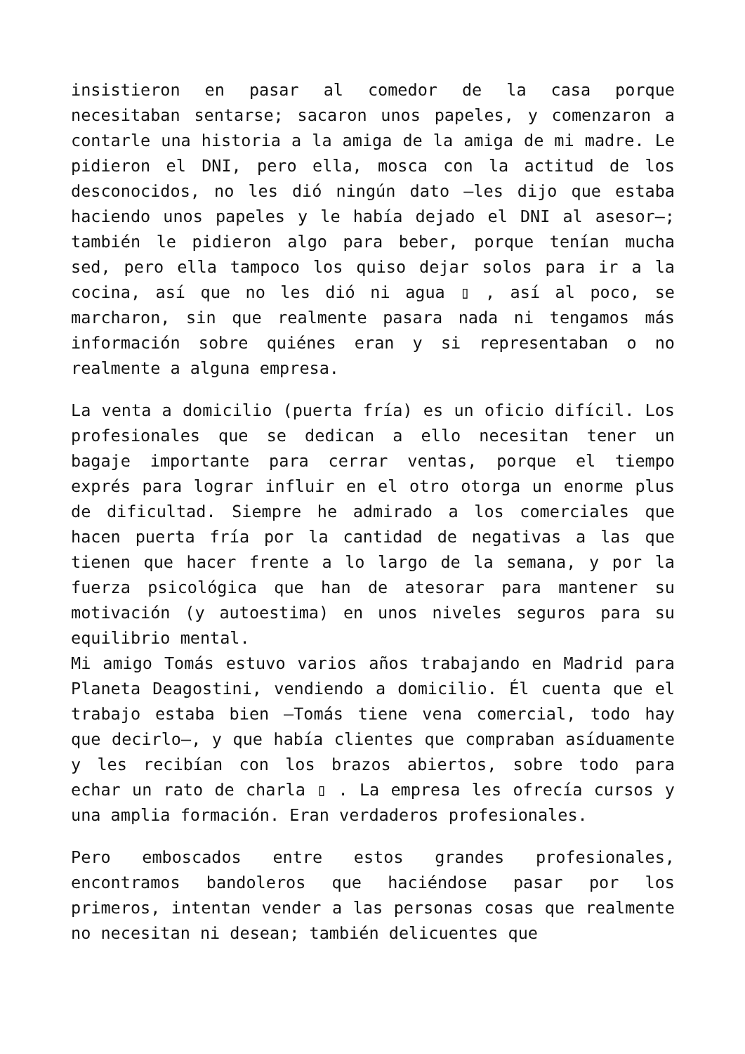insistieron en pasar al comedor de la casa porque necesitaban sentarse; sacaron unos papeles, y comenzaron a contarle una historia a la amiga de la amiga de mi madre. Le pidieron el DNI, pero ella, mosca con la actitud de los desconocidos, no les dió ningún dato –les dijo que estaba haciendo unos papeles y le había dejado el DNI al asesor–; también le pidieron algo para beber, porque tenían mucha sed, pero ella tampoco los quiso dejar solos para ir a la cocina, así que no les dió ni agua ▯ , así al poco, se marcharon, sin que realmente pasara nada ni tengamos más información sobre quiénes eran y si representaban o no realmente a alguna empresa.
La venta a domicilio (puerta fría) es un oficio difícil. Los profesionales que se dedican a ello necesitan tener un bagaje importante para cerrar ventas, porque el tiempo exprés para lograr influir en el otro otorga un enorme plus de dificultad. Siempre he admirado a los comerciales que hacen puerta fría por la cantidad de negativas a las que tienen que hacer frente a lo largo de la semana, y por la fuerza psicológica que han de atesorar para mantener su motivación (y autoestima) en unos niveles seguros para su equilibrio mental.
Mi amigo Tomás estuvo varios años trabajando en Madrid para Planeta Deagostini, vendiendo a domicilio. Él cuenta que el trabajo estaba bien –Tomás tiene vena comercial, todo hay que decirlo–, y que había clientes que compraban asíduamente y les recibían con los brazos abiertos, sobre todo para echar un rato de charla ▯ . La empresa les ofrecía cursos y una amplia formación. Eran verdaderos profesionales.
Pero emboscados entre estos grandes profesionales, encontramos bandoleros que haciéndose pasar por los primeros, intentan vender a las personas cosas que realmente no necesitan ni desean; también delicuentes que